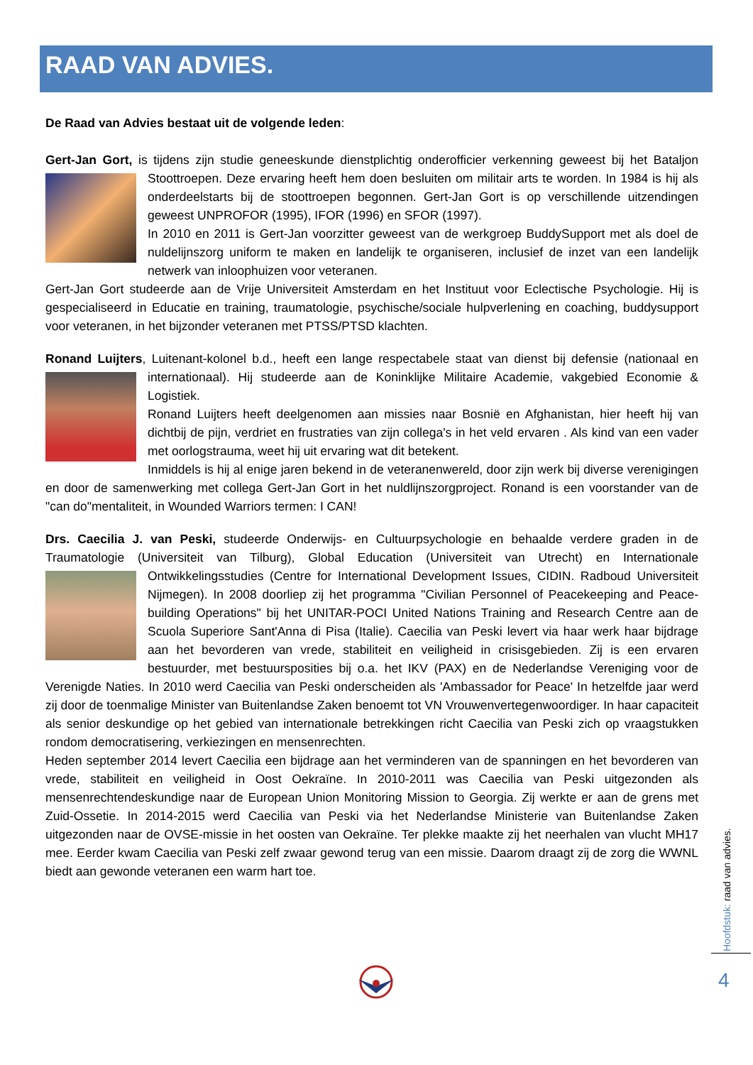RAAD VAN ADVIES.
De Raad van Advies bestaat uit de volgende leden:
Gert-Jan Gort, is tijdens zijn studie geneeskunde dienstplichtig onderofficier verkenning geweest bij het Bataljon Stoottroepen. Deze ervaring heeft hem doen besluiten om militair arts te worden. In 1984 is hij als onderdeelstarts bij de stoottroepen begonnen. Gert-Jan Gort is op verschillende uitzendingen geweest UNPROFOR (1995), IFOR (1996) en SFOR (1997).
In 2010 en 2011 is Gert-Jan voorzitter geweest van de werkgroep BuddySupport met als doel de nuldelijnszorg uniform te maken en landelijk te organiseren, inclusief de inzet van een landelijk netwerk van inloophuizen voor veteranen.
Gert-Jan Gort studeerde aan de Vrije Universiteit Amsterdam en het Instituut voor Eclectische Psychologie. Hij is gespecialiseerd in Educatie en training, traumatologie, psychische/sociale hulpverlening en coaching, buddysupport voor veteranen, in het bijzonder veteranen met PTSS/PTSD klachten.
Ronand Luijters, Luitenant-kolonel b.d., heeft een lange respectabele staat van dienst bij defensie (nationaal en internationaal). Hij studeerde aan de Koninklijke Militaire Academie, vakgebied Economie & Logistiek.
Ronand Luijters heeft deelgenomen aan missies naar Bosnië en Afghanistan, hier heeft hij van dichtbij de pijn, verdriet en frustraties van zijn collega's in het veld ervaren . Als kind van een vader met oorlogstrauma, weet hij uit ervaring wat dit betekent.
Inmiddels is hij al enige jaren bekend in de veteranenwereld, door zijn werk bij diverse verenigingen en door de samenwerking met collega Gert-Jan Gort in het nuldlijnszorgproject. Ronand is een voorstander van de "can do"mentaliteit, in Wounded Warriors termen: I CAN!
Drs. Caecilia J. van Peski, studeerde Onderwijs- en Cultuurpsychologie en behaalde verdere graden in de Traumatologie (Universiteit van Tilburg), Global Education (Universiteit van Utrecht) en Internationale Ontwikkelingsstudies (Centre for International Development Issues, CIDIN. Radboud Universiteit Nijmegen). In 2008 doorliep zij het programma "Civilian Personnel of Peacekeeping and Peace-building Operations" bij het UNITAR-POCI United Nations Training and Research Centre aan de Scuola Superiore Sant'Anna di Pisa (Italie). Caecilia van Peski levert via haar werk haar bijdrage aan het bevorderen van vrede, stabiliteit en veiligheid in crisisgebieden. Zij is een ervaren bestuurder, met bestuursposities bij o.a. het IKV (PAX) en de Nederlandse Vereniging voor de Verenigde Naties. In 2010 werd Caecilia van Peski onderscheiden als 'Ambassador for Peace' In hetzelfde jaar werd zij door de toenmalige Minister van Buitenlandse Zaken benoemt tot VN Vrouwenvertegenwoordiger. In haar capaciteit als senior deskundige op het gebied van internationale betrekkingen richt Caecilia van Peski zich op vraagstukken rondom democratisering, verkiezingen en mensenrechten.
Heden september 2014 levert Caecilia een bijdrage aan het verminderen van de spanningen en het bevorderen van vrede, stabiliteit en veiligheid in Oost Oekraïne. In 2010-2011 was Caecilia van Peski uitgezonden als mensenrechtendeskundige naar de European Union Monitoring Mission to Georgia. Zij werkte er aan de grens met Zuid-Ossetie. In 2014-2015 werd Caecilia van Peski via het Nederlandse Ministerie van Buitenlandse Zaken uitgezonden naar de OVSE-missie in het oosten van Oekraïne. Ter plekke maakte zij het neerhalen van vlucht MH17 mee. Eerder kwam Caecilia van Peski zelf zwaar gewond terug van een missie. Daarom draagt zij de zorg die WWNL biedt aan gewonde veteranen een warm hart toe.
Hoofdstuk: raad van advies.
4